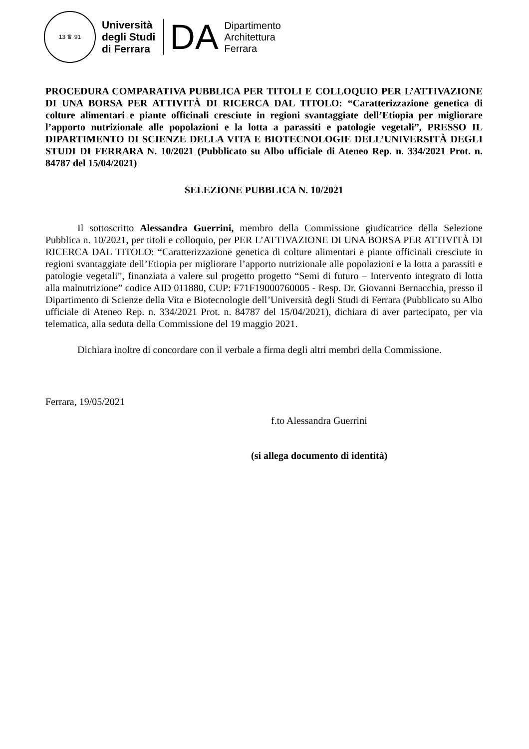13 ♛ 91
Università
degli Studi
di Ferrara
DA
Dipartimento
Architettura
Ferrara
PROCEDURA COMPARATIVA PUBBLICA PER TITOLI E COLLOQUIO PER L’ATTIVAZIONE DI UNA BORSA PER ATTIVITÀ DI RICERCA DAL TITOLO: “Caratterizzazione genetica di colture alimentari e piante officinali cresciute in regioni svantaggiate dell’Etiopia per migliorare l’apporto nutrizionale alle popolazioni e la lotta a parassiti e patologie vegetali”, PRESSO IL DIPARTIMENTO DI SCIENZE DELLA VITA E BIOTECNOLOGIE DELL’UNIVERSITÀ DEGLI STUDI DI FERRARA N. 10/2021 (Pubblicato su Albo ufficiale di Ateneo Rep. n. 334/2021 Prot. n. 84787 del 15/04/2021)
SELEZIONE PUBBLICA N. 10/2021
Il sottoscritto Alessandra Guerrini, membro della Commissione giudicatrice della Selezione Pubblica n. 10/2021, per titoli e colloquio, per PER L’ATTIVAZIONE DI UNA BORSA PER ATTIVITÀ DI RICERCA DAL TITOLO: “Caratterizzazione genetica di colture alimentari e piante officinali cresciute in regioni svantaggiate dell’Etiopia per migliorare l’apporto nutrizionale alle popolazioni e la lotta a parassiti e patologie vegetali”, finanziata a valere sul progetto progetto “Semi di futuro – Intervento integrato di lotta alla malnutrizione” codice AID 011880, CUP: F71F19000760005 - Resp. Dr. Giovanni Bernacchia, presso il Dipartimento di Scienze della Vita e Biotecnologie dell’Università degli Studi di Ferrara (Pubblicato su Albo ufficiale di Ateneo Rep. n. 334/2021 Prot. n. 84787 del 15/04/2021), dichiara di aver partecipato, per via telematica, alla seduta della Commissione del 19 maggio 2021.
Dichiara inoltre di concordare con il verbale a firma degli altri membri della Commissione.
Ferrara, 19/05/2021
f.to Alessandra Guerrini
(si allega documento di identità)